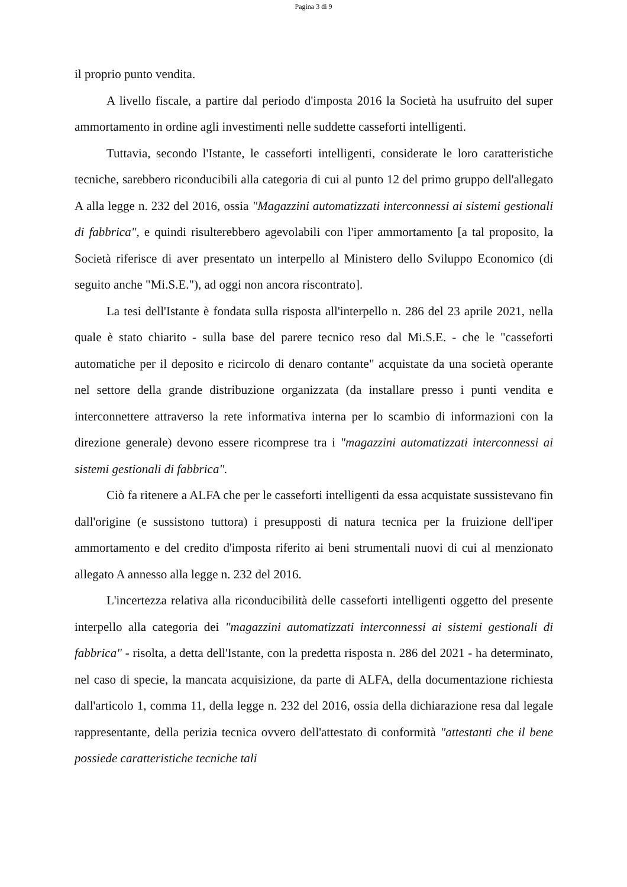Pagina 3 di 9
il proprio punto vendita.
A livello fiscale, a partire dal periodo d'imposta 2016 la Società ha usufruito del super ammortamento in ordine agli investimenti nelle suddette casseforti intelligenti.
Tuttavia, secondo l'Istante, le casseforti intelligenti, considerate le loro caratteristiche tecniche, sarebbero riconducibili alla categoria di cui al punto 12 del primo gruppo dell'allegato A alla legge n. 232 del 2016, ossia "Magazzini automatizzati interconnessi ai sistemi gestionali di fabbrica", e quindi risulterebbero agevolabili con l'iper ammortamento [a tal proposito, la Società riferisce di aver presentato un interpello al Ministero dello Sviluppo Economico (di seguito anche "Mi.S.E."), ad oggi non ancora riscontrato].
La tesi dell'Istante è fondata sulla risposta all'interpello n. 286 del 23 aprile 2021, nella quale è stato chiarito - sulla base del parere tecnico reso dal Mi.S.E. - che le "casseforti automatiche per il deposito e ricircolo di denaro contante" acquistate da una società operante nel settore della grande distribuzione organizzata (da installare presso i punti vendita e interconnettere attraverso la rete informativa interna per lo scambio di informazioni con la direzione generale) devono essere ricomprese tra i "magazzini automatizzati interconnessi ai sistemi gestionali di fabbrica".
Ciò fa ritenere a ALFA che per le casseforti intelligenti da essa acquistate sussistevano fin dall'origine (e sussistono tuttora) i presupposti di natura tecnica per la fruizione dell'iper ammortamento e del credito d'imposta riferito ai beni strumentali nuovi di cui al menzionato allegato A annesso alla legge n. 232 del 2016.
L'incertezza relativa alla riconducibilità delle casseforti intelligenti oggetto del presente interpello alla categoria dei "magazzini automatizzati interconnessi ai sistemi gestionali di fabbrica" - risolta, a detta dell'Istante, con la predetta risposta n. 286 del 2021 - ha determinato, nel caso di specie, la mancata acquisizione, da parte di ALFA, della documentazione richiesta dall'articolo 1, comma 11, della legge n. 232 del 2016, ossia della dichiarazione resa dal legale rappresentante, della perizia tecnica ovvero dell'attestato di conformità "attestanti che il bene possiede caratteristiche tecniche tali